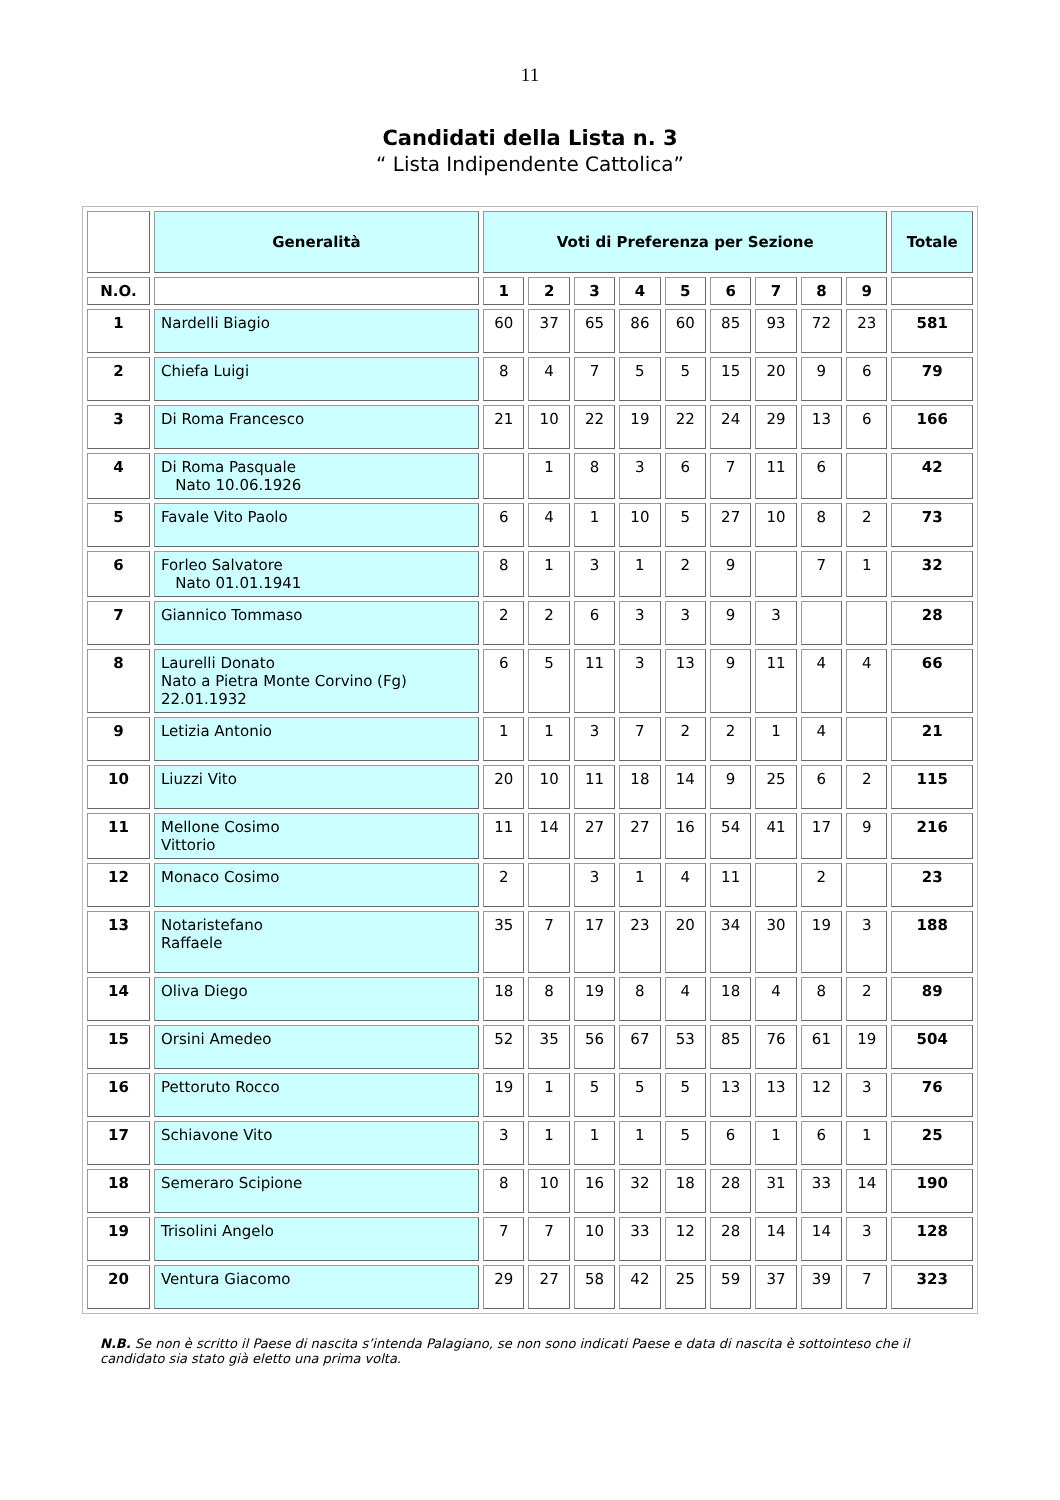11
Candidati della Lista n. 3
“ Lista Indipendente Cattolica”
| | Generalità | Voti di Preferenza per Sezione | | | | | | | | | Totale |
| --- | --- | --- | --- | --- | --- | --- | --- | --- | --- | --- | --- |
| N.O. | | 1 | 2 | 3 | 4 | 5 | 6 | 7 | 8 | 9 | |
| 1 | Nardelli Biagio | 60 | 37 | 65 | 86 | 60 | 85 | 93 | 72 | 23 | 581 |
| 2 | Chiefa Luigi | 8 | 4 | 7 | 5 | 5 | 15 | 20 | 9 | 6 | 79 |
| 3 | Di Roma Francesco | 21 | 10 | 22 | 19 | 22 | 24 | 29 | 13 | 6 | 166 |
| 4 | Di Roma Pasquale Nato 10.06.1926 | | 1 | 8 | 3 | 6 | 7 | 11 | 6 | | 42 |
| 5 | Favale Vito Paolo | 6 | 4 | 1 | 10 | 5 | 27 | 10 | 8 | 2 | 73 |
| 6 | Forleo Salvatore Nato 01.01.1941 | 8 | 1 | 3 | 1 | 2 | 9 | | 7 | 1 | 32 |
| 7 | Giannico Tommaso | 2 | 2 | 6 | 3 | 3 | 9 | 3 | | | 28 |
| 8 | Laurelli Donato Nato a Pietra Monte Corvino (Fg) 22.01.1932 | 6 | 5 | 11 | 3 | 13 | 9 | 11 | 4 | 4 | 66 |
| 9 | Letizia Antonio | 1 | 1 | 3 | 7 | 2 | 2 | 1 | 4 | | 21 |
| 10 | Liuzzi Vito | 20 | 10 | 11 | 18 | 14 | 9 | 25 | 6 | 2 | 115 |
| 11 | Mellone Cosimo Vittorio | 11 | 14 | 27 | 27 | 16 | 54 | 41 | 17 | 9 | 216 |
| 12 | Monaco Cosimo | 2 | | 3 | 1 | 4 | 11 | | 2 | | 23 |
| 13 | Notaristefano Raffaele | 35 | 7 | 17 | 23 | 20 | 34 | 30 | 19 | 3 | 188 |
| 14 | Oliva Diego | 18 | 8 | 19 | 8 | 4 | 18 | 4 | 8 | 2 | 89 |
| 15 | Orsini Amedeo | 52 | 35 | 56 | 67 | 53 | 85 | 76 | 61 | 19 | 504 |
| 16 | Pettoruto Rocco | 19 | 1 | 5 | 5 | 5 | 13 | 13 | 12 | 3 | 76 |
| 17 | Schiavone Vito | 3 | 1 | 1 | 1 | 5 | 6 | 1 | 6 | 1 | 25 |
| 18 | Semeraro Scipione | 8 | 10 | 16 | 32 | 18 | 28 | 31 | 33 | 14 | 190 |
| 19 | Trisolini Angelo | 7 | 7 | 10 | 33 | 12 | 28 | 14 | 14 | 3 | 128 |
| 20 | Ventura Giacomo | 29 | 27 | 58 | 42 | 25 | 59 | 37 | 39 | 7 | 323 |
N.B. Se non è scritto il Paese di nascita s’intenda Palagiano, se non sono indicati Paese e data di nascita è sottointeso che il candidato sia stato già eletto una prima volta.